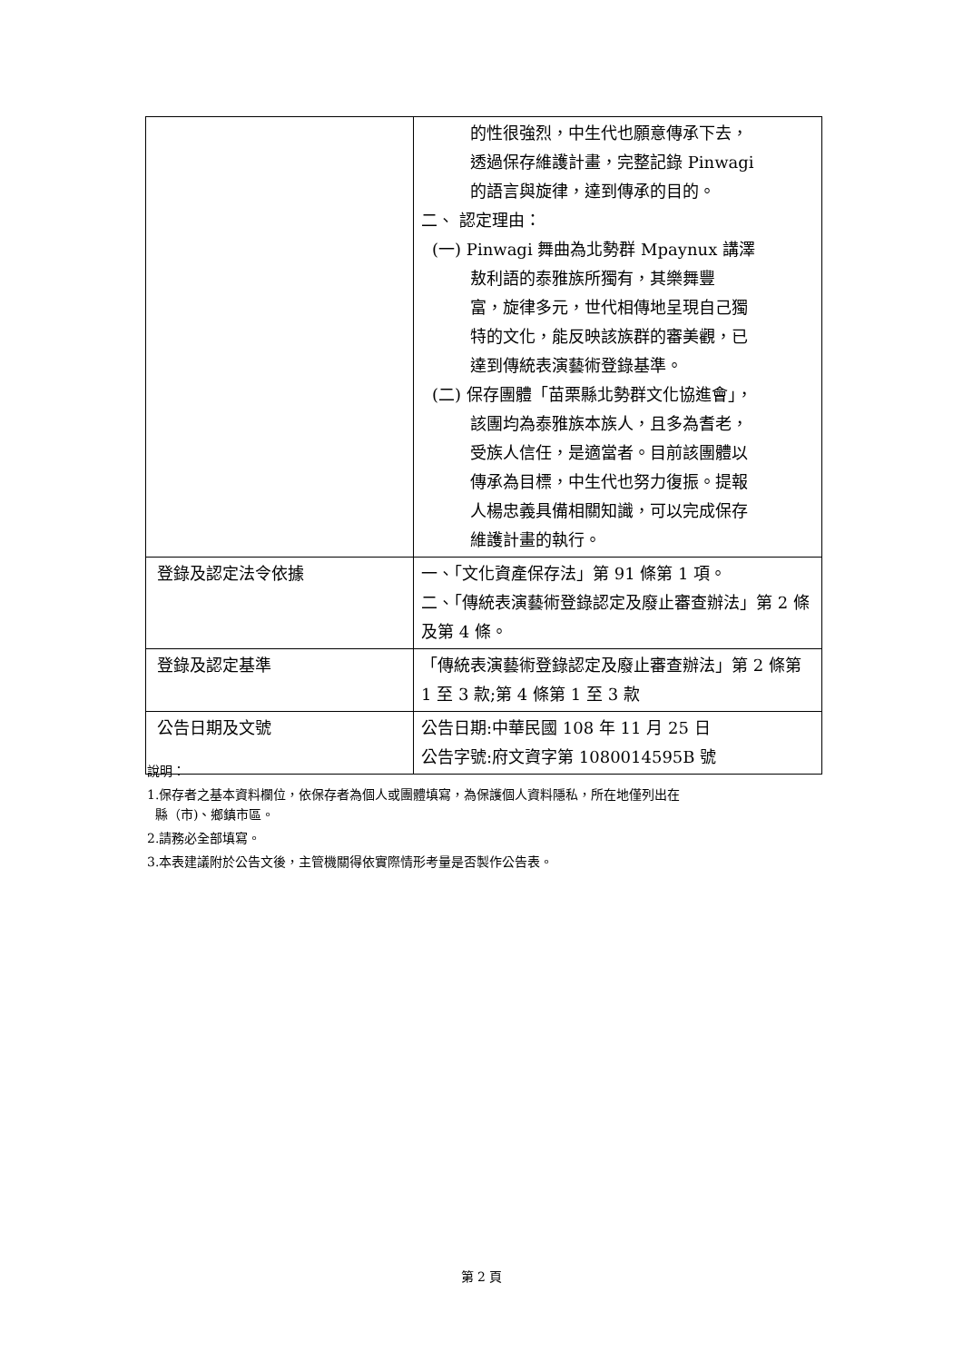| | 的性很強烈，中生代也願意傳承下去， 透過保存維護計畫，完整記錄 Pinwagi 的語言與旋律，達到傳承的目的。 二、 認定理由： (一) Pinwagi 舞曲為北勢群 Mpaynux 講澤 敖利語的泰雅族所獨有，其樂舞豐 富，旋律多元，世代相傳地呈現自己獨 特的文化，能反映該族群的審美觀，已 達到傳統表演藝術登錄基準。 (二) 保存團體「苗栗縣北勢群文化協進會」， 該團均為泰雅族本族人，且多為耆老， 受族人信任，是適當者。目前該團體以 傳承為目標，中生代也努力復振。提報 人楊忠義具備相關知識，可以完成保存 維護計畫的執行。 |
| 登錄及認定法令依據 | 一、「文化資產保存法」第 91 條第 1 項。 二、「傳統表演藝術登錄認定及廢止審查辦法」第 2 條及第 4 條。 |
| 登錄及認定基準 | 「傳統表演藝術登錄認定及廢止審查辦法」第 2 條第 1 至 3 款;第 4 條第 1 至 3 款 |
| 公告日期及文號 | 公告日期:中華民國 108 年 11 月 25 日 公告字號:府文資字第 1080014595B 號 |
說明：
1.保存者之基本資料欄位，依保存者為個人或團體填寫，為保護個人資料隱私，所在地僅列出在
縣（市)、鄉鎮市區。
2.請務必全部填寫。
3.本表建議附於公告文後，主管機關得依實際情形考量是否製作公告表。
第 2 頁